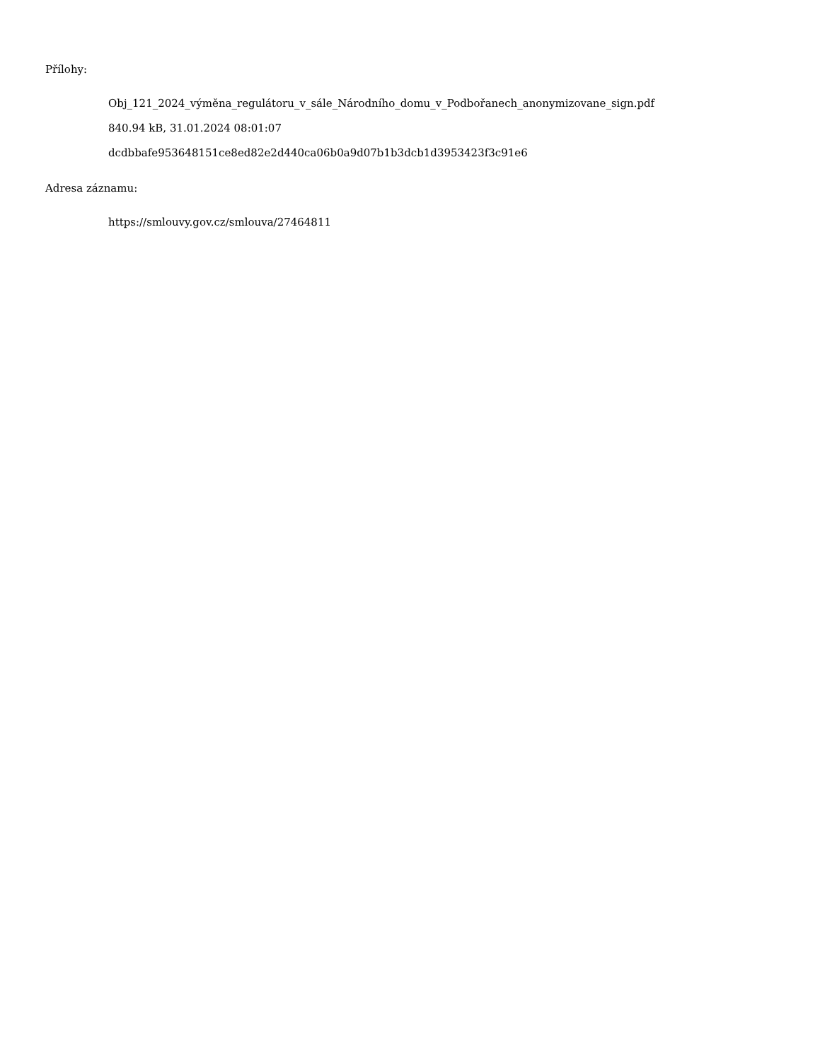Přílohy:
Obj_121_2024_výměna_regulátoru_v_sále_Národního_domu_v_Podbořanech_anonymizovane_sign.pdf
840.94 kB, 31.01.2024 08:01:07
dcdbbafe953648151ce8ed82e2d440ca06b0a9d07b1b3dcb1d3953423f3c91e6
Adresa záznamu:
https://smlouvy.gov.cz/smlouva/27464811